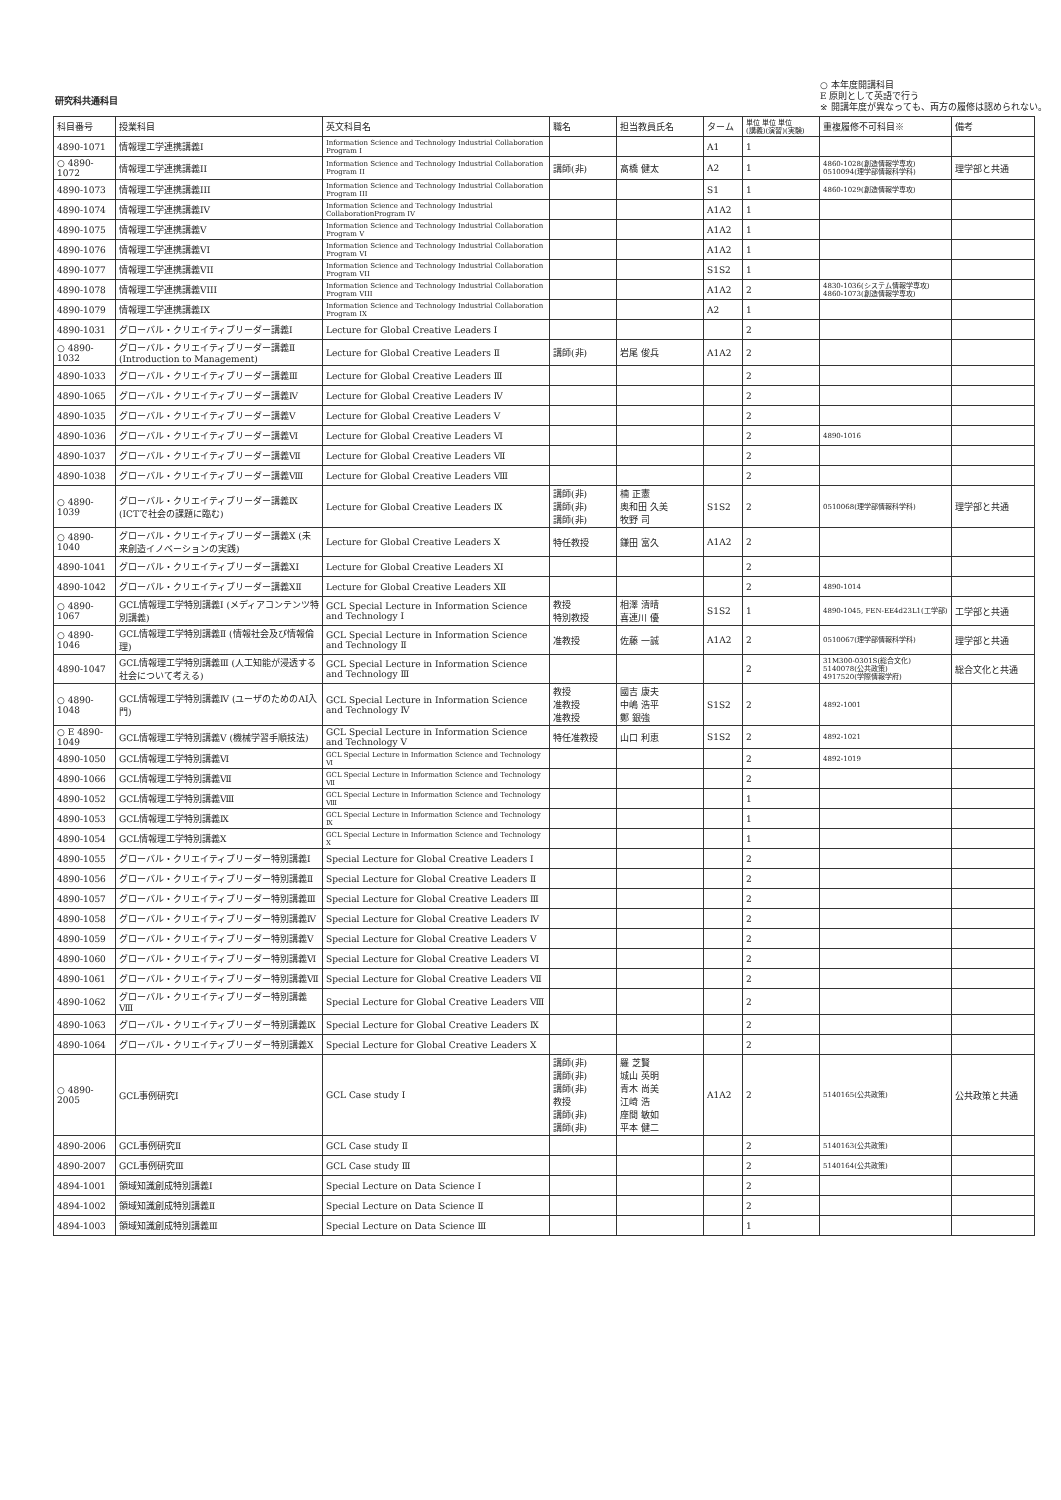研究科共通科目
○ 本年度開講科目
E 原則として英語で行う
※ 開講年度が異なっても、両方の履修は認められない。
| 科目番号 | 授業科目 | 英文科目名 | 職名 | 担当教員氏名 | ターム | 単位 単位 単位 (講義)(演習)(実験) | 重複履修不可科目※ | 備考 |
| --- | --- | --- | --- | --- | --- | --- | --- | --- |
| 4890-1071 | 情報理工学連携講義I | Information Science and Technology Industrial Collaboration Program I | | | A1 | 1 | | |
| ○ 4890-1072 | 情報理工学連携講義II | Information Science and Technology Industrial Collaboration Program II | 講師(非) | 髙橋 健太 | A2 | 1 | 4860-1028(創造情報学専攻) 0510094(理学部情報科学科) | 理学部と共通 |
| 4890-1073 | 情報理工学連携講義III | Information Science and Technology Industrial Collaboration Program III | | | S1 | 1 | 4860-1029(創造情報学専攻) | |
| 4890-1074 | 情報理工学連携講義IV | Information Science and Technology Industrial CollaborationProgram IV | | | A1A2 | 1 | | |
| 4890-1075 | 情報理工学連携講義V | Information Science and Technology Industrial Collaboration Program V | | | A1A2 | 1 | | |
| 4890-1076 | 情報理工学連携講義VI | Information Science and Technology Industrial Collaboration Program VI | | | A1A2 | 1 | | |
| 4890-1077 | 情報理工学連携講義VII | Information Science and Technology Industrial Collaboration Program VII | | | S1S2 | 1 | | |
| 4890-1078 | 情報理工学連携講義VIII | Information Science and Technology Industrial Collaboration Program VIII | | | A1A2 | 2 | 4830-1036(システム情報学専攻) 4860-1073(創造情報学専攻) | |
| 4890-1079 | 情報理工学連携講義IX | Information Science and Technology Industrial Collaboration Program IX | | | A2 | 1 | | |
| 4890-1031 | グローバル・クリエイティブリーダー講義Ⅰ | Lecture for Global Creative Leaders Ⅰ | | | | 2 | | |
| ○ 4890-1032 | グローバル・クリエイティブリーダー講義Ⅱ (Introduction to Management) | Lecture for Global Creative Leaders Ⅱ | 講師(非) | 岩尾 俊兵 | A1A2 | 2 | | |
| 4890-1033 | グローバル・クリエイティブリーダー講義Ⅲ | Lecture for Global Creative Leaders Ⅲ | | | | 2 | | |
| 4890-1065 | グローバル・クリエイティブリーダー講義Ⅳ | Lecture for Global Creative Leaders Ⅳ | | | | 2 | | |
| 4890-1035 | グローバル・クリエイティブリーダー講義Ⅴ | Lecture for Global Creative Leaders Ⅴ | | | | 2 | | |
| 4890-1036 | グローバル・クリエイティブリーダー講義Ⅵ | Lecture for Global Creative Leaders Ⅵ | | | | 2 | 4890-1016 | |
| 4890-1037 | グローバル・クリエイティブリーダー講義Ⅶ | Lecture for Global Creative Leaders Ⅶ | | | | 2 | | |
| 4890-1038 | グローバル・クリエイティブリーダー講義Ⅷ | Lecture for Global Creative Leaders Ⅷ | | | | 2 | | |
| ○ 4890-1039 | グローバル・クリエイティブリーダー講義Ⅸ (ICTで社会の課題に臨む) | Lecture for Global Creative Leaders Ⅸ | 講師(非) 講師(非) 講師(非) | 楠 正憲 奥和田 久美 牧野 司 | S1S2 | 2 | 0510068(理学部情報科学科) | 理学部と共通 |
| ○ 4890-1040 | グローバル・クリエイティブリーダー講義Ⅹ (未来創造イノベーションの実践) | Lecture for Global Creative Leaders Ⅹ | 特任教授 | 鎌田 富久 | A1A2 | 2 | | |
| 4890-1041 | グローバル・クリエイティブリーダー講義ⅩⅠ | Lecture for Global Creative Leaders ⅩⅠ | | | | 2 | | |
| 4890-1042 | グローバル・クリエイティブリーダー講義ⅩⅡ | Lecture for Global Creative Leaders ⅩⅡ | | | | 2 | 4890-1014 | |
| ○ 4890-1067 | GCL情報理工学特別講義Ⅰ (メディアコンテンツ特別講義) | GCL Special Lecture in Information Science and Technology Ⅰ | 教授 特別教授 | 相澤 清晴 喜連川 優 | S1S2 | 1 | 4890-1045, FEN-EE4d23L1(工学部) | 工学部と共通 |
| ○ 4890-1046 | GCL情報理工学特別講義Ⅱ (情報社会及び情報倫理) | GCL Special Lecture in Information Science and Technology Ⅱ | 准教授 | 佐藤 一誠 | A1A2 | 2 | 0510067(理学部情報科学科) | 理学部と共通 |
| 4890-1047 | GCL情報理工学特別講義Ⅲ (人工知能が浸透する社会について考える) | GCL Special Lecture in Information Science and Technology Ⅲ | | | | 2 | 31M300-0301S(総合文化) 5140078(公共政策) 4917520(学際情報学府) | 総合文化と共通 |
| ○ 4890-1048 | GCL情報理工学特別講義Ⅳ (ユーザのためのAI入門) | GCL Special Lecture in Information Science and Technology Ⅳ | 教授 准教授 准教授 | 國吉 康夫 中嶋 浩平 鄭 銀強 | S1S2 | 2 | 4892-1001 | |
| ○ E 4890-1049 | GCL情報理工学特別講義Ⅴ (機械学習手順技法) | GCL Special Lecture in Information Science and Technology Ⅴ | 特任准教授 | 山口 利恵 | S1S2 | 2 | 4892-1021 | |
| 4890-1050 | GCL情報理工学特別講義Ⅵ | GCL Special Lecture in Information Science and Technology Ⅵ | | | | 2 | 4892-1019 | |
| 4890-1066 | GCL情報理工学特別講義Ⅶ | GCL Special Lecture in Information Science and Technology Ⅶ | | | | 2 | | |
| 4890-1052 | GCL情報理工学特別講義Ⅷ | GCL Special Lecture in Information Science and Technology Ⅷ | | | | 1 | | |
| 4890-1053 | GCL情報理工学特別講義Ⅸ | GCL Special Lecture in Information Science and Technology Ⅸ | | | | 1 | | |
| 4890-1054 | GCL情報理工学特別講義Ⅹ | GCL Special Lecture in Information Science and Technology Ⅹ | | | | 1 | | |
| 4890-1055 | グローバル・クリエイティブリーダー特別講義Ⅰ | Special Lecture for Global Creative Leaders Ⅰ | | | | 2 | | |
| 4890-1056 | グローバル・クリエイティブリーダー特別講義Ⅱ | Special Lecture for Global Creative Leaders Ⅱ | | | | 2 | | |
| 4890-1057 | グローバル・クリエイティブリーダー特別講義Ⅲ | Special Lecture for Global Creative Leaders Ⅲ | | | | 2 | | |
| 4890-1058 | グローバル・クリエイティブリーダー特別講義Ⅳ | Special Lecture for Global Creative Leaders Ⅳ | | | | 2 | | |
| 4890-1059 | グローバル・クリエイティブリーダー特別講義Ⅴ | Special Lecture for Global Creative Leaders Ⅴ | | | | 2 | | |
| 4890-1060 | グローバル・クリエイティブリーダー特別講義Ⅵ | Special Lecture for Global Creative Leaders Ⅵ | | | | 2 | | |
| 4890-1061 | グローバル・クリエイティブリーダー特別講義Ⅶ | Special Lecture for Global Creative Leaders Ⅶ | | | | 2 | | |
| 4890-1062 | グローバル・クリエイティブリーダー特別講義Ⅷ | Special Lecture for Global Creative Leaders Ⅷ | | | | 2 | | |
| 4890-1063 | グローバル・クリエイティブリーダー特別講義Ⅸ | Special Lecture for Global Creative Leaders Ⅸ | | | | 2 | | |
| 4890-1064 | グローバル・クリエイティブリーダー特別講義Ⅹ | Special Lecture for Global Creative Leaders Ⅹ | | | | 2 | | |
| ○ 4890-2005 | GCL事例研究Ⅰ | GCL Case study Ⅰ | 講師(非) 講師(非) 講師(非) 教授 講師(非) 講師(非) | 羅 芝賢 城山 英明 青木 尚美 江崎 浩 座間 敏如 平本 健二 | A1A2 | 2 | 5140165(公共政策) | 公共政策と共通 |
| 4890-2006 | GCL事例研究Ⅱ | GCL Case study Ⅱ | | | | 2 | 5140163(公共政策) | |
| 4890-2007 | GCL事例研究Ⅲ | GCL Case study Ⅲ | | | | 2 | 5140164(公共政策) | |
| 4894-1001 | 領域知識創成特別講義Ⅰ | Special Lecture on Data Science Ⅰ | | | | 2 | | |
| 4894-1002 | 領域知識創成特別講義Ⅱ | Special Lecture on Data Science Ⅱ | | | | 2 | | |
| 4894-1003 | 領域知識創成特別講義Ⅲ | Special Lecture on Data Science Ⅲ | | | | 1 | | |